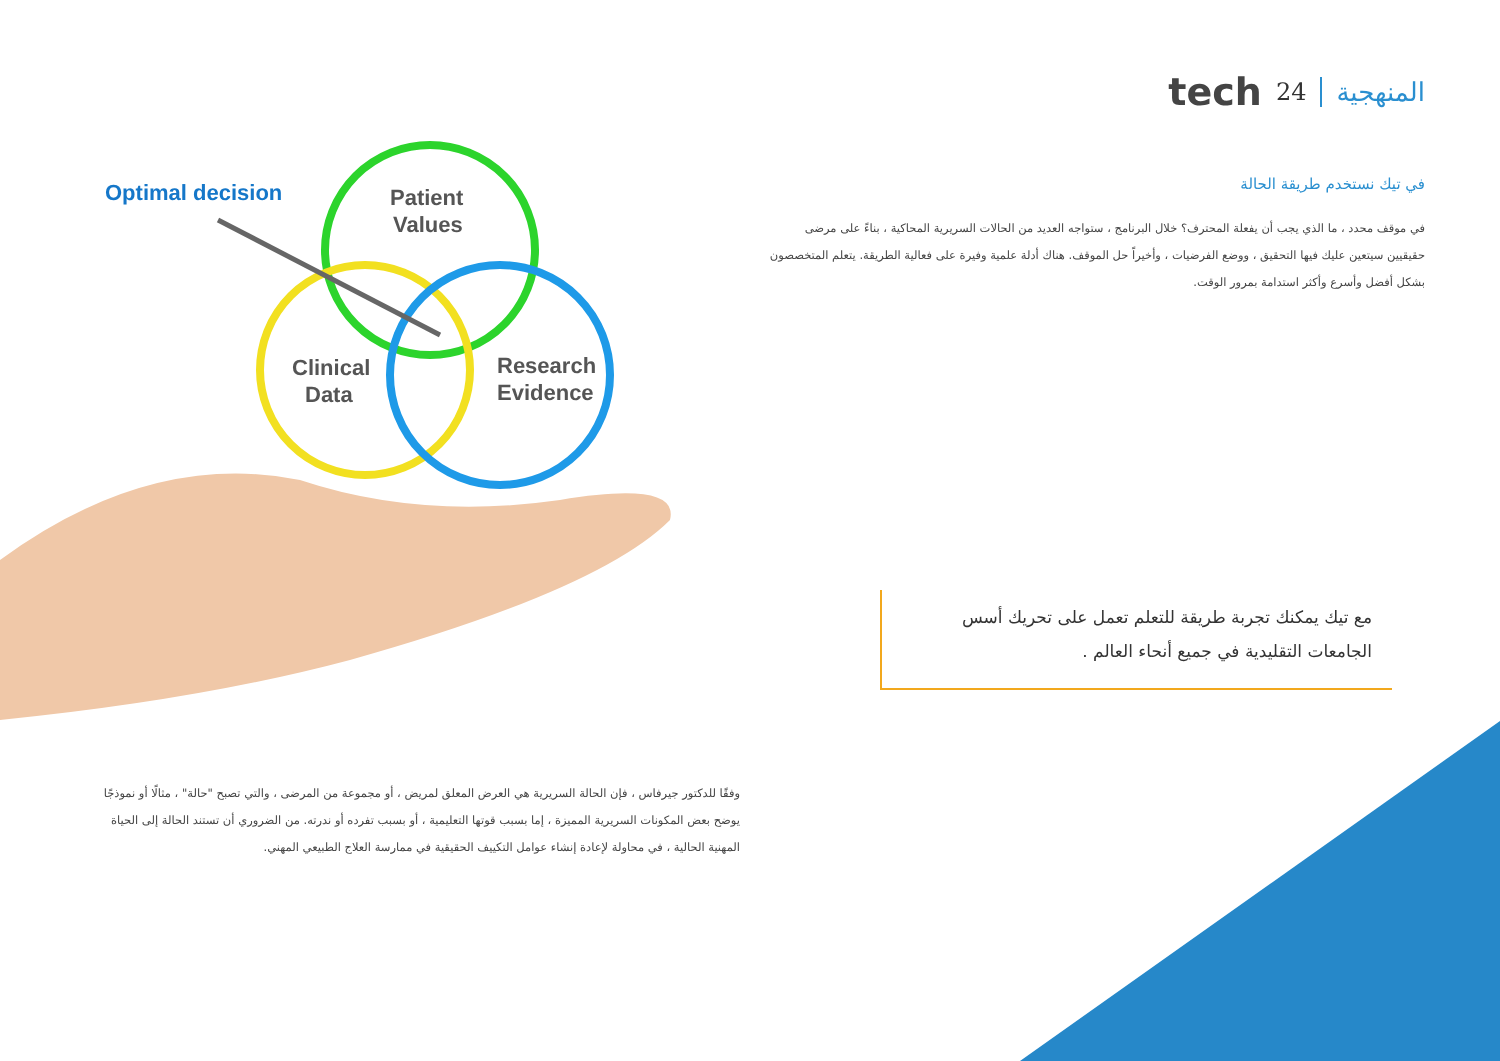المنهجية 24 tech
في تيك نستخدم طريقة الحالة
في موقف محدد ، ما الذي يجب أن يفعلة المحترف؟ خلال البرنامج ، ستواجه العديد من الحالات السريرية المحاكية ، بناءً على مرضى حقيقيين سيتعين عليك فيها التحقيق ، ووضع الفرضيات ، وأخيراً حل الموقف. هناك أدلة علمية وفيرة على فعالية الطريقة. يتعلم المتخصصون بشكل أفضل وأسرع وأكثر استدامة بمرور الوقت.
مع تيك يمكنك تجربة طريقة للتعلم تعمل على تحريك أسس الجامعات التقليدية في جميع أنحاء العالم .
Optimal decision
Patient
Values
Clinical
Data
Research
Evidence
وفقًا للدكتور جيرفاس ، فإن الحالة السريرية هي العرض المعلق لمريض ، أو مجموعة من المرضى ، والتي تصبح "حالة" ، مثالًا أو نموذجًا يوضح بعض المكونات السريرية المميزة ، إما بسبب قوتها التعليمية ، أو بسبب تفرده أو ندرته. من الضروري أن تستند الحالة إلى الحياة المهنية الحالية ، في محاولة لإعادة إنشاء عوامل التكييف الحقيقية في ممارسة العلاج الطبيعي المهني.